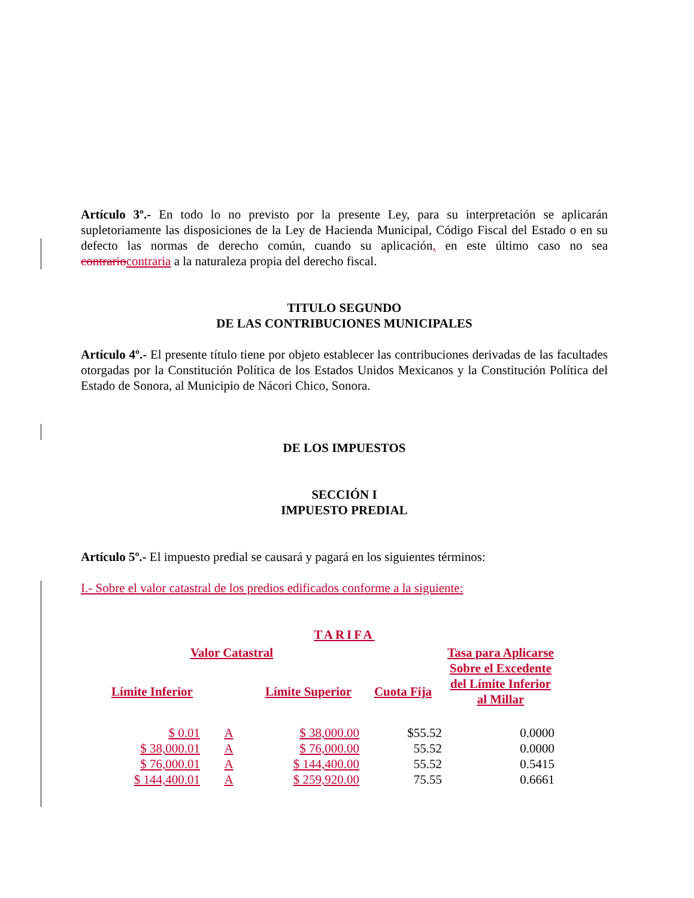Artículo 3º.- En todo lo no previsto por la presente Ley, para su interpretación se aplicarán supletoriamente las disposiciones de la Ley de Hacienda Municipal, Código Fiscal del Estado o en su defecto las normas de derecho común, cuando su aplicación, en este último caso no sea contrario contraria a la naturaleza propia del derecho fiscal.
TITULO SEGUNDO
DE LAS CONTRIBUCIONES MUNICIPALES
Artículo 4º.- El presente título tiene por objeto establecer las contribuciones derivadas de las facultades otorgadas por la Constitución Política de los Estados Unidos Mexicanos y la Constitución Política del Estado de Sonora, al Municipio de Nácori Chico, Sonora.
DE LOS IMPUESTOS
SECCIÓN I
IMPUESTO PREDIAL
Artículo 5º.- El impuesto predial se causará y pagará en los siguientes términos:
I.- Sobre el valor catastral de los predios edificados conforme a la siguiente:
TARIFA
| Valor Catastral | | | | Tasa para Aplicarse Sobre el Excedente del Límite Inferior al Millar |
| --- | --- | --- | --- | --- |
| Límite Inferior | | Límite Superior | Cuota Fija | |
| $ 0.01 | A | $ 38,000.00 | $55.52 | 0.0000 |
| $ 38,000.01 | A | $ 76,000.00 | 55.52 | 0.0000 |
| $ 76,000.01 | A | $ 144,400.00 | 55.52 | 0.5415 |
| $ 144,400.01 | A | $ 259,920.00 | 75.55 | 0.6661 |